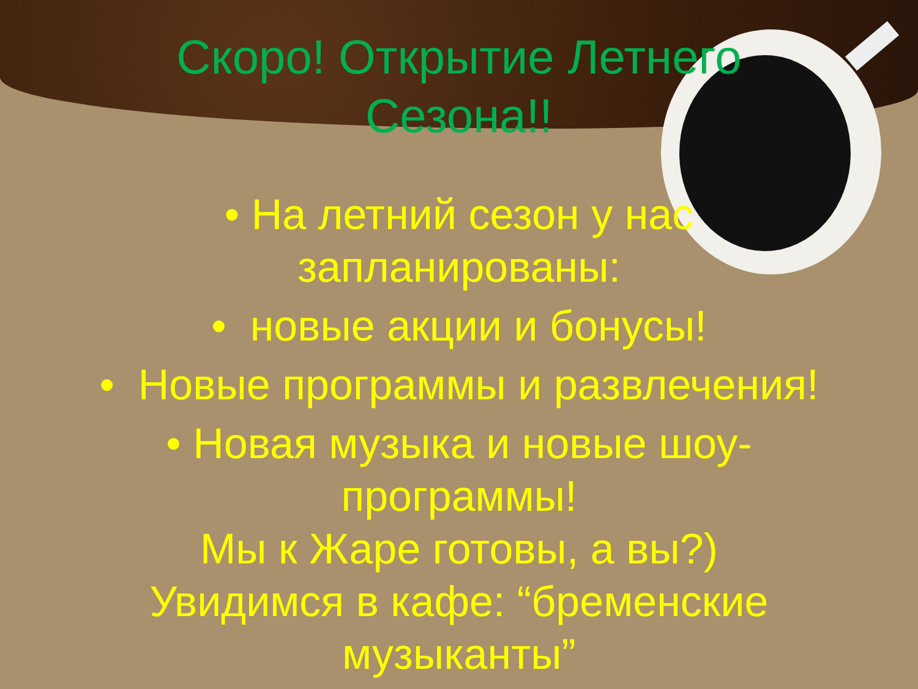Скоро! Открытие Летнего
Сезона!!
• На летний сезон у нас
запланированы:
• новые акции и бонусы!
• Новые программы и развлечения!
• Новая музыка и новые шоу-
программы!
Мы к Жаре готовы, а вы?)
Увидимся в кафе: “бременские
музыканты”